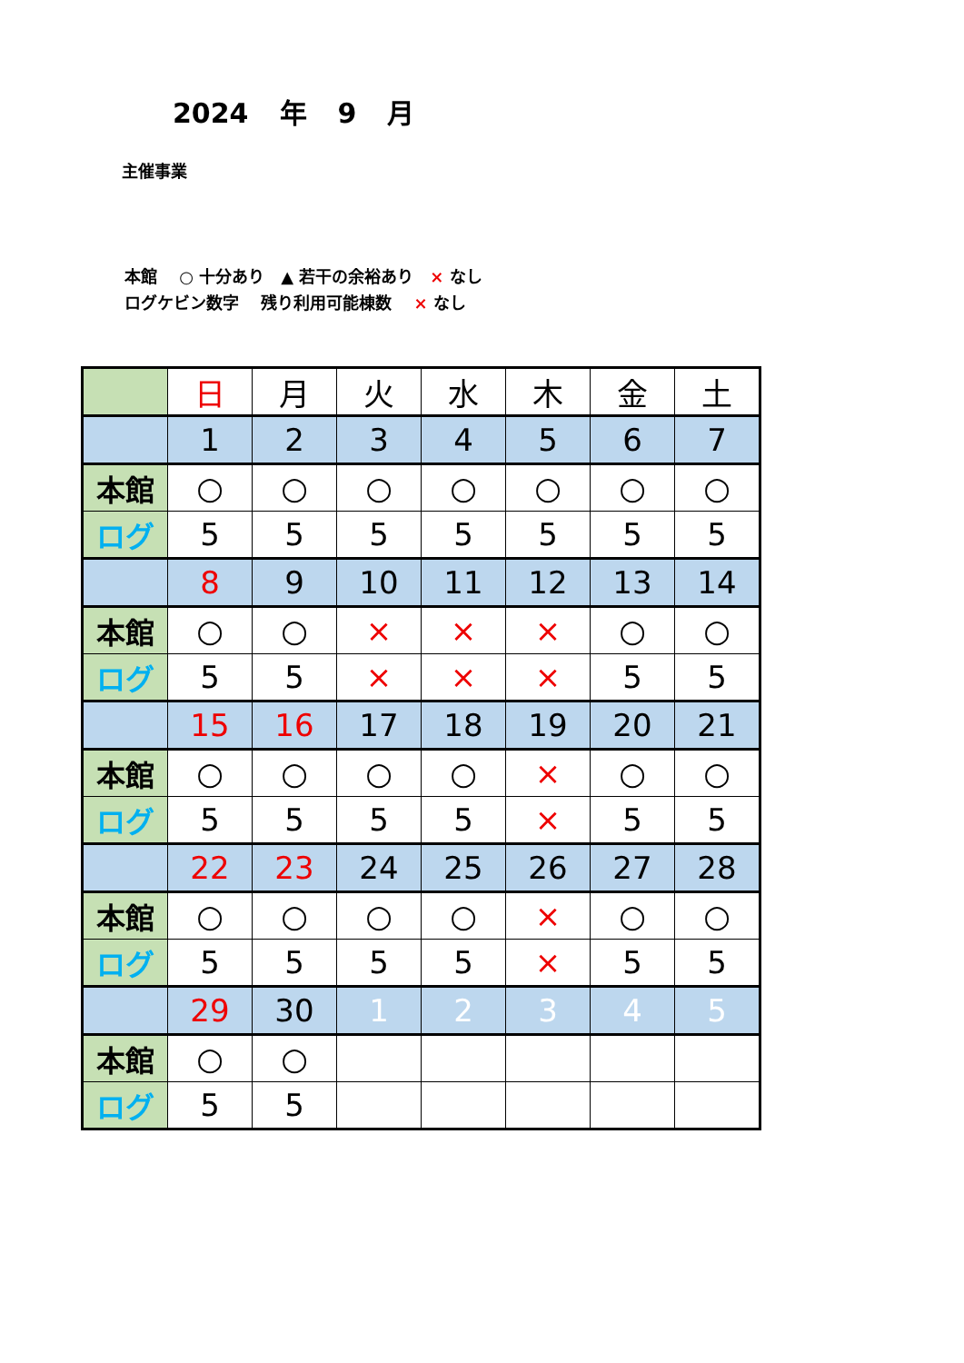2024 年 9 月
主催事業
本館　 ○ 十分あり　▲ 若干の余裕あり　× なし
ログケビン数字　 残り利用可能棟数　 × なし
| | 日 | 月 | 火 | 水 | 木 | 金 | 土 |
| | 1 | 2 | 3 | 4 | 5 | 6 | 7 |
| 本館 | ○ | ○ | ○ | ○ | ○ | ○ | ○ |
| ログ | 5 | 5 | 5 | 5 | 5 | 5 | 5 |
| | 8 | 9 | 10 | 11 | 12 | 13 | 14 |
| 本館 | ○ | ○ | × | × | × | ○ | ○ |
| ログ | 5 | 5 | × | × | × | 5 | 5 |
| | 15 | 16 | 17 | 18 | 19 | 20 | 21 |
| 本館 | ○ | ○ | ○ | ○ | × | ○ | ○ |
| ログ | 5 | 5 | 5 | 5 | × | 5 | 5 |
| | 22 | 23 | 24 | 25 | 26 | 27 | 28 |
| 本館 | ○ | ○ | ○ | ○ | × | ○ | ○ |
| ログ | 5 | 5 | 5 | 5 | × | 5 | 5 |
| | 29 | 30 | 1 | 2 | 3 | 4 | 5 |
| 本館 | ○ | ○ | | | | | |
| ログ | 5 | 5 | | | | | |